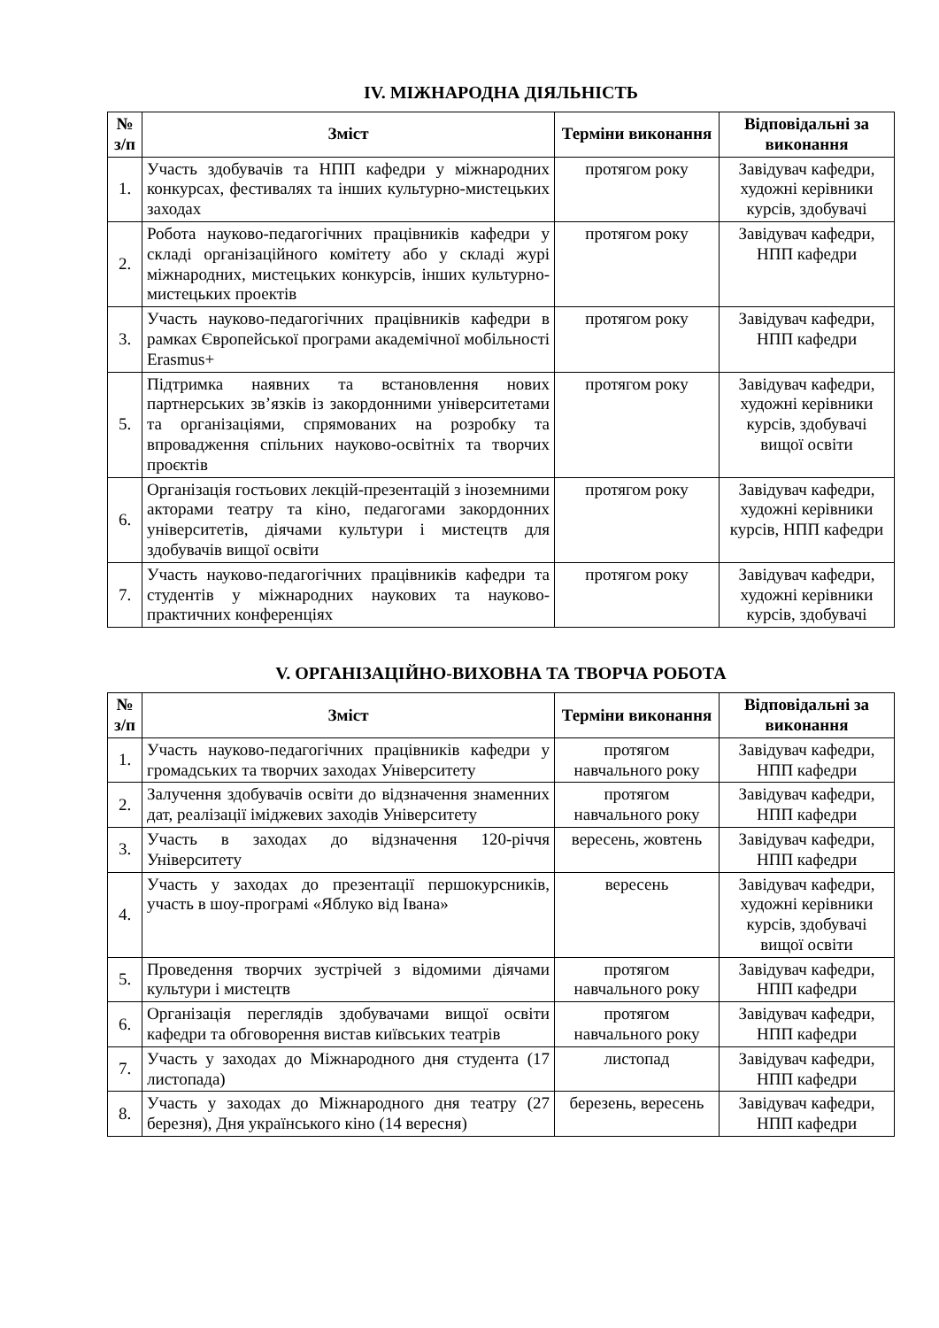IV. МІЖНАРОДНА ДІЯЛЬНІСТЬ
| № з/п | Зміст | Терміни виконання | Відповідальні за виконання |
| --- | --- | --- | --- |
| 1. | Участь здобувачів та НПП кафедри у міжнародних конкурсах, фестивалях та інших культурно-мистецьких заходах | протягом року | Завідувач кафедри, художні керівники курсів, здобувачі |
| 2. | Робота науково-педагогічних працівників кафедри у складі організаційного комітету або у складі журі міжнародних, мистецьких конкурсів, інших культурно-мистецьких проектів | протягом року | Завідувач кафедри, НПП кафедри |
| 3. | Участь науково-педагогічних працівників кафедри в рамках Європейської програми академічної мобільності Erasmus+ | протягом року | Завідувач кафедри, НПП кафедри |
| 5. | Підтримка наявних та встановлення нових партнерських зв’язків із закордонними університетами та організаціями, спрямованих на розробку та впровадження спільних науково-освітніх та творчих проєктів | протягом року | Завідувач кафедри, художні керівники курсів, здобувачі вищої освіти |
| 6. | Організація гостьових лекцій-презентацій з іноземними акторами театру та кіно, педагогами закордонних університетів, діячами культури і мистецтв для здобувачів вищої освіти | протягом року | Завідувач кафедри, художні керівники курсів, НПП кафедри |
| 7. | Участь науково-педагогічних працівників кафедри та студентів у міжнародних наукових та науково-практичних конференціях | протягом року | Завідувач кафедри, художні керівники курсів, здобувачі |
V. ОРГАНІЗАЦІЙНО-ВИХОВНА ТА ТВОРЧА РОБОТА
| № з/п | Зміст | Терміни виконання | Відповідальні за виконання |
| --- | --- | --- | --- |
| 1. | Участь науково-педагогічних працівників кафедри у громадських та творчих заходах Університету | протягом навчального року | Завідувач кафедри, НПП кафедри |
| 2. | Залучення здобувачів освіти до відзначення знаменних дат, реалізації іміджевих заходів Університету | протягом навчального року | Завідувач кафедри, НПП кафедри |
| 3. | Участь в заходах до відзначення 120-річчя Університету | вересень, жовтень | Завідувач кафедри, НПП кафедри |
| 4. | Участь у заходах до презентації першокурсників, участь в шоу-програмі «Яблуко від Івана» | вересень | Завідувач кафедри, художні керівники курсів, здобувачі вищої освіти |
| 5. | Проведення творчих зустрічей з відомими діячами культури і мистецтв | протягом навчального року | Завідувач кафедри, НПП кафедри |
| 6. | Організація переглядів здобувачами вищої освіти кафедри та обговорення вистав київських театрів | протягом навчального року | Завідувач кафедри, НПП кафедри |
| 7. | Участь у заходах до Міжнародного дня студента (17 листопада) | листопад | Завідувач кафедри, НПП кафедри |
| 8. | Участь у заходах до Міжнародного дня театру (27 березня), Дня українського кіно (14 вересня) | березень, вересень | Завідувач кафедри, НПП кафедри |